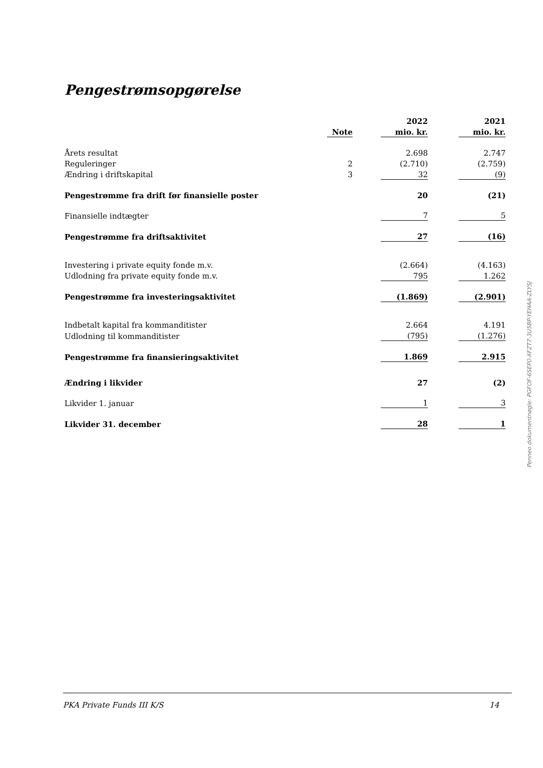Pengestrømsopgørelse
| | | | 2022 | | 2021 | |
| --- | --- | --- | --- | --- | --- | --- |
| | Note | | mio. kr. | | mio. kr. | |
| Årets resultat | | | 2.698 | | 2.747 | |
| Reguleringer | 2 | | (2.710) | | (2.759) | |
| Ændring i driftskapital | 3 | | 32 | | (9) | |
| Pengestrømme fra drift før finansielle poster | | | 20 | | (21) | |
| Finansielle indtægter | | | 7 | | 5 | |
| Pengestrømme fra driftsaktivitet | | | 27 | | (16) | |
| Investering i private equity fonde m.v. | | | (2.664) | | (4.163) | |
| Udlodning fra private equity fonde m.v. | | | 795 | | 1.262 | |
| Pengestrømme fra investeringsaktivitet | | | (1.869) | | (2.901) | |
| Indbetalt kapital fra kommanditister | | | 2.664 | | 4.191 | |
| Udlodning til kommanditister | | | (795) | | (1.276) | |
| Pengestrømme fra finansieringsaktivitet | | | 1.869 | | 2.915 | |
| Ændring i likvider | | | 27 | | (2) | |
| Likvider 1. januar | | | 1 | | 3 | |
| Likvider 31. december | | | 28 | | 1 | |
Penneo dokumentnøgle: PGFOF-6SEP0-XFZT7-3U5BP-YEHAA-ZLYSJ
PKA Private Funds III K/S 14